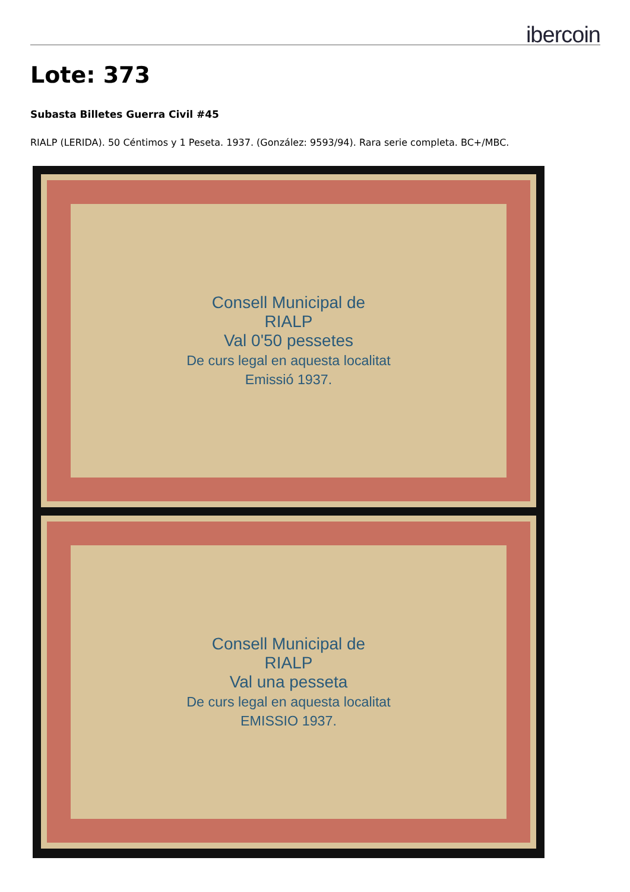ibercoin
Lote: 373
Subasta Billetes Guerra Civil #45
RIALP (LERIDA). 50 Céntimos y 1 Peseta. 1937. (González: 9593/94). Rara serie completa. BC+/MBC.
Consell Municipal de
RIALP
Val 0'50 pessetes
De curs legal en aquesta localitat
Emissió 1937.
Consell Municipal de
RIALP
Val una pesseta
De curs legal en aquesta localitat
EMISSIO 1937.